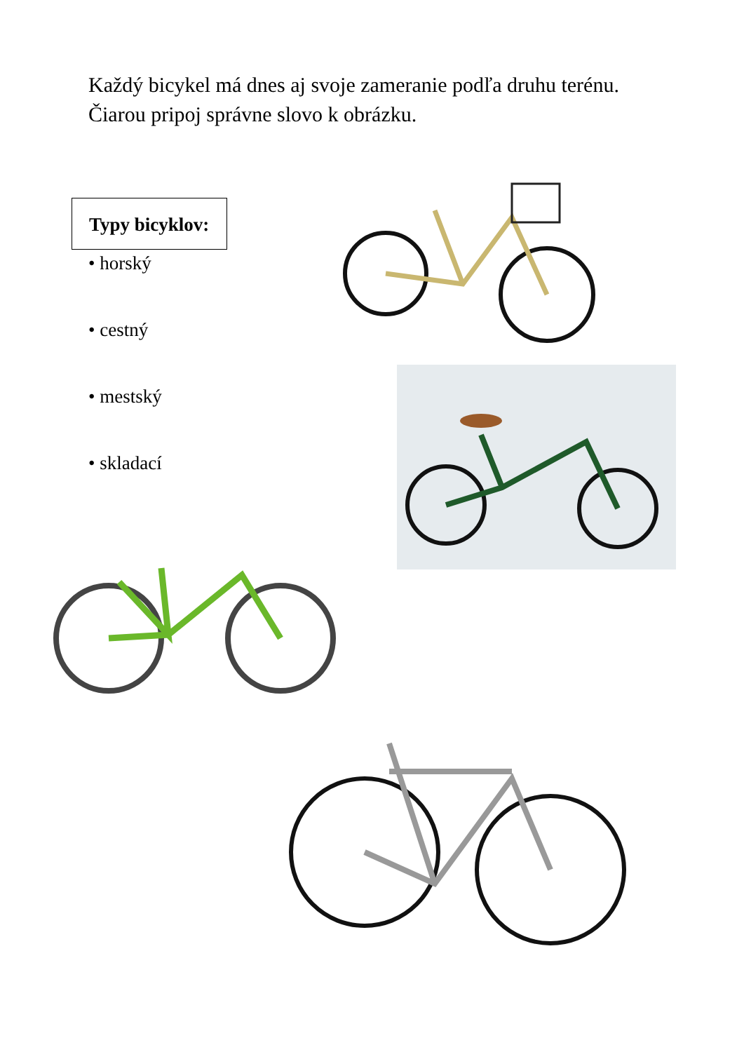Každý bicykel má dnes aj svoje zameranie podľa druhu terénu. Čiarou pripoj správne slovo k obrázku.
Typy bicyklov:
• horský
• cestný
• mestský
• skladací